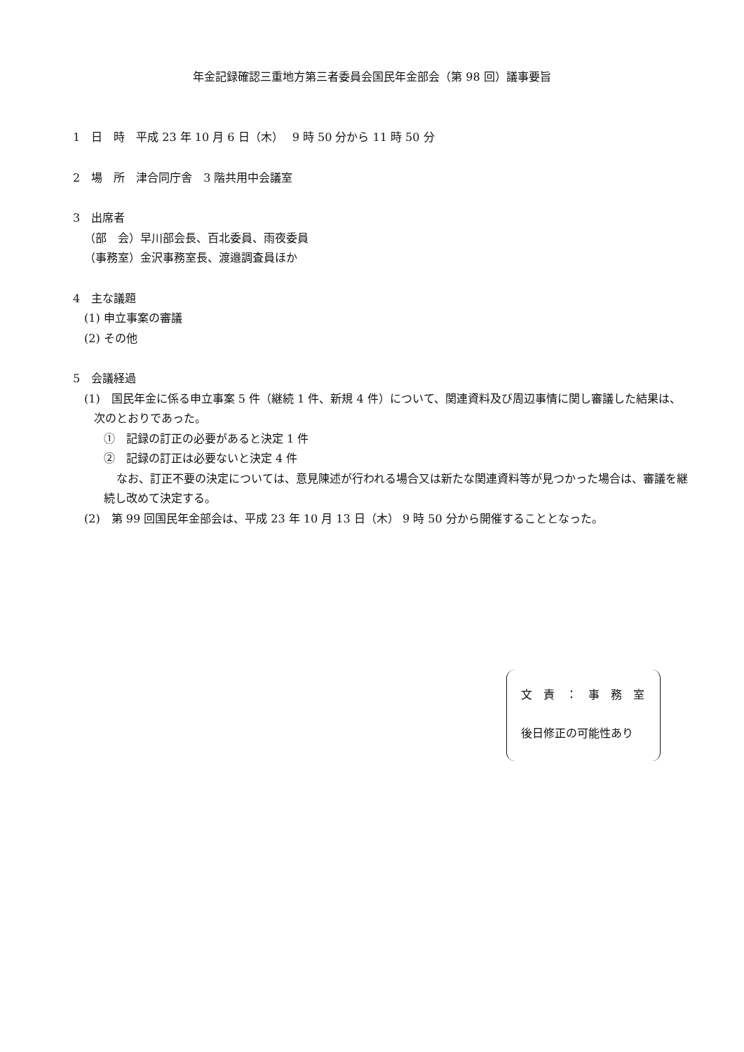年金記録確認三重地方第三者委員会国民年金部会（第 98 回）議事要旨
1　日　時　平成 23 年 10 月 6 日（木）　 9 時 50 分から 11 時 50 分
2　場　所　津合同庁舎　3 階共用中会議室
3　出席者
（部　会）早川部会長、百北委員、雨夜委員
（事務室）金沢事務室長、渡邉調査員ほか
4　主な議題
(1) 申立事案の審議
(2) その他
5　会議経過
(1)　国民年金に係る申立事案 5 件（継続 1 件、新規 4 件）について、関連資料及び周辺事情に関し審議した結果は、次のとおりであった。
①　記録の訂正の必要があると決定 1 件
②　記録の訂正は必要ないと決定 4 件
なお、訂正不要の決定については、意見陳述が行われる場合又は新たな関連資料等が見つかった場合は、審議を継続し改めて決定する。
(2)　第 99 回国民年金部会は、平成 23 年 10 月 13 日（木） 9 時 50 分から開催することとなった。
文　責　：　事　務　室
後日修正の可能性あり